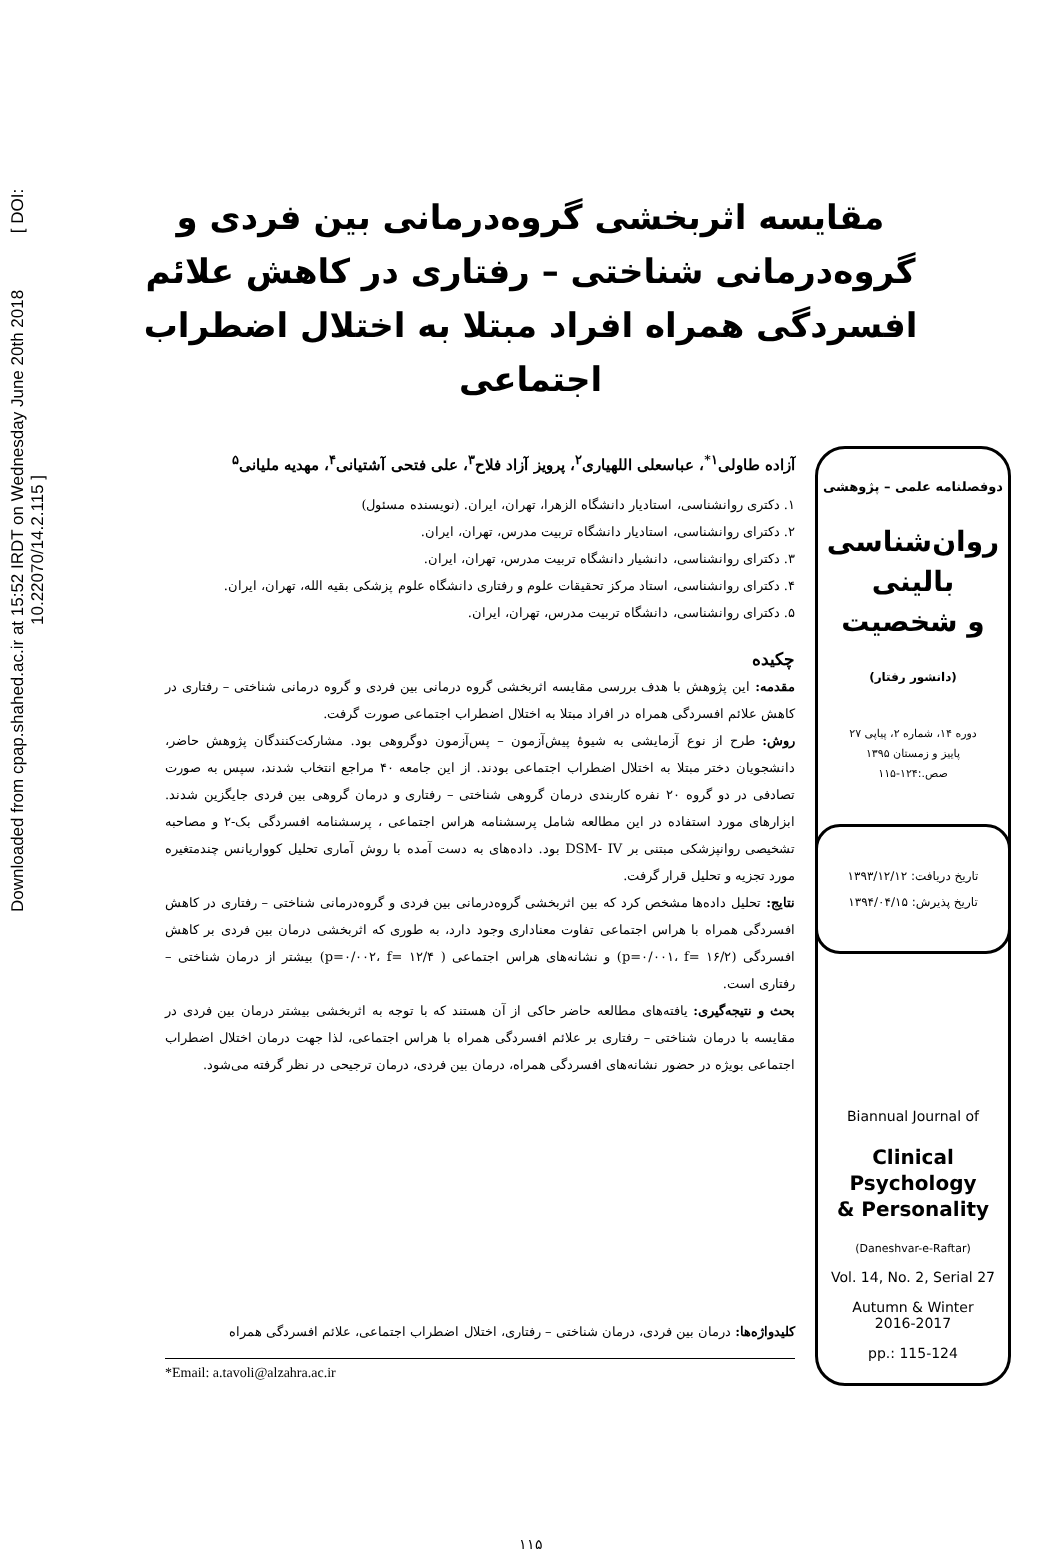Downloaded from cpap.shahed.ac.ir at 15:52 IRDT on Wednesday June 20th 2018 [ DOI: 10.22070/14.2.115 ]
مقایسه اثربخشی گروه‌درمانی بین فردی و گروه‌درمانی شناختی – رفتاری در کاهش علائم افسردگی همراه افراد مبتلا به اختلال اضطراب اجتماعی
دوفصلنامه علمی – پژوهشی
روان‌شناسی
بالینی
و شخصیت
(دانشور رفتار)
دوره ۱۴، شماره ۲، پیاپی ۲۷
پاییز و زمستان ۱۳۹۵
صص.:۱۲۴-۱۱۵
تاریخ دریافت: ۱۳۹۳/۱۲/۱۲
تاریخ پذیرش: ۱۳۹۴/۰۴/۱۵
Biannual Journal of
Clinical
Psychology
& Personality
(Daneshvar-e-Raftar)
Vol. 14, No. 2, Serial 27
Autumn & Winter
2016-2017
pp.: 115-124
آزاده طاولی<sup>۱*</sup>، عباسعلی اللهیاری<sup>۲</sup>، پرویز آزاد فلاح<sup>۳</sup>، علی فتحی آشتیانی<sup>۴</sup>، مهدیه ملیانی<sup>۵</sup>
۱. دکتری روانشناسی، استادیار دانشگاه الزهرا، تهران، ایران. (نویسنده مسئول)
۲. دکترای روانشناسی، استادیار دانشگاه تربیت مدرس، تهران، ایران.
۳. دکترای روانشناسی، دانشیار دانشگاه تربیت مدرس، تهران، ایران.
۴. دکترای روانشناسی، استاد مرکز تحقیقات علوم و رفتاری دانشگاه علوم پزشکی بقیه الله، تهران، ایران.
۵. دکترای روانشناسی، دانشگاه تربیت مدرس، تهران، ایران.
چکیده
مقدمه: این پژوهش با هدف بررسی مقایسه اثربخشی گروه درمانی بین فردی و گروه درمانی شناختی – رفتاری در کاهش علائم افسردگی همراه در افراد مبتلا به اختلال اضطراب اجتماعی صورت گرفت.
روش: طرح از نوع آزمایشی به شیوۀ پیش‌آزمون – پس‌آزمون دوگروهی بود. مشارکت‌کنندگان پژوهش حاضر، دانشجویان دختر مبتلا به اختلال اضطراب اجتماعی بودند. از این جامعه ۴۰ مراجع انتخاب شدند، سپس به صورت تصادفی در دو گروه ۲۰ نفره کاربندی درمان گروهی شناختی – رفتاری و درمان گروهی بین فردی جایگزین شدند. ابزارهای مورد استفاده در این مطالعه شامل پرسشنامه هراس اجتماعی ، پرسشنامه افسردگی بک-۲ و مصاحبه تشخیصی روانپزشکی مبتنی بر DSM- IV بود. داده‌های به دست آمده با روش آماری تحلیل کوواریانس چندمتغیره مورد تجزیه و تحلیل قرار گرفت.
نتایج: تحلیل داده‌ها مشخص کرد که بین اثربخشی گروه‌درمانی بین فردی و گروه‌درمانی شناختی – رفتاری در کاهش افسردگی همراه با هراس اجتماعی تفاوت معناداری وجود دارد، به طوری که اثربخشی درمان بین فردی بر کاهش افسردگی (p=۰/۰۰۱، f= ۱۶/۲) و نشانه‌های هراس اجتماعی ( p=۰/۰۰۲، f= ۱۲/۴) بیشتر از درمان شناختی – رفتاری است.
بحث و نتیجه‌گیری: یافته‌های مطالعه حاضر حاکی از آن هستند که با توجه به اثربخشی بیشتر درمان بین فردی در مقایسه با درمان شناختی – رفتاری بر علائم افسردگی همراه با هراس اجتماعی، لذا جهت درمان اختلال اضطراب اجتماعی بویژه در حضور نشانه‌های افسردگی همراه، درمان بین فردی، درمان ترجیحی در نظر گرفته می‌شود.
کلیدواژه‌ها: درمان بین فردی، درمان شناختی – رفتاری، اختلال اضطراب اجتماعی، علائم افسردگی همراه
*Email: a.tavoli@alzahra.ac.ir
۱۱۵